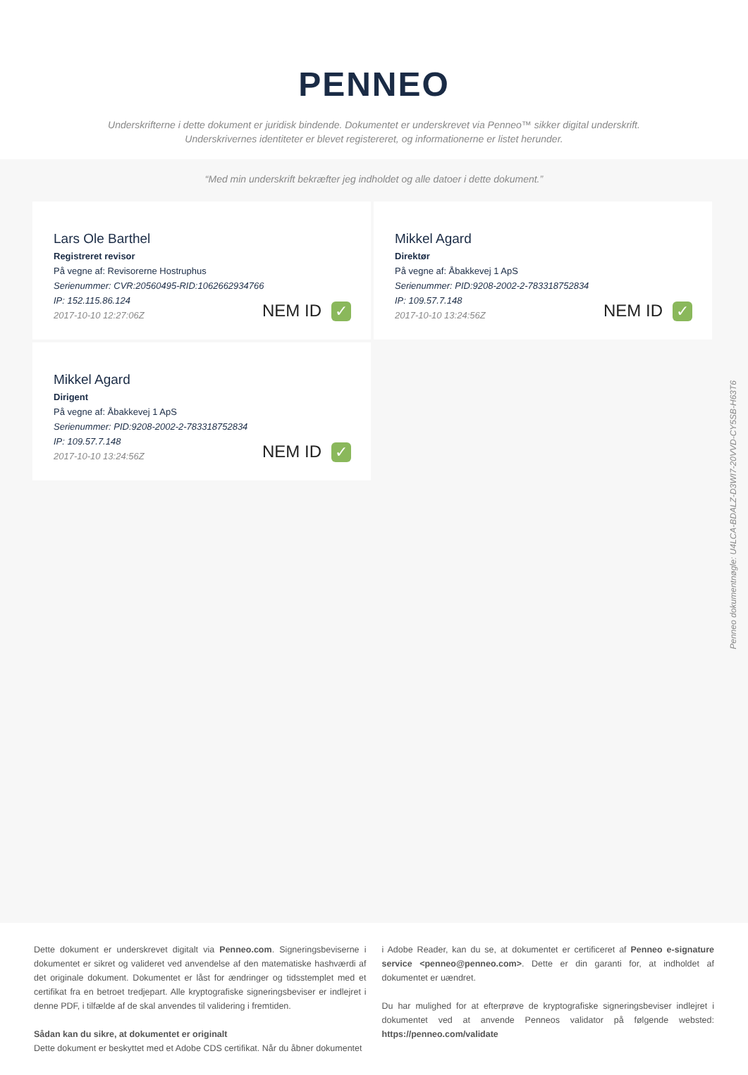PENNEO
Underskrifterne i dette dokument er juridisk bindende. Dokumentet er underskrevet via Penneo™ sikker digital underskrift.
Underskrivernes identiteter er blevet registereret, og informationerne er listet herunder.
“Med min underskrift bekræfter jeg indholdet og alle datoer i dette dokument.”
Lars Ole Barthel
Registreret revisor
På vegne af: Revisorerne Hostruphus
Serienummer: CVR:20560495-RID:1062662934766
IP: 152.115.86.124
2017-10-10 12:27:06Z
NEM ID ✓
Mikkel Agard
Direktør
På vegne af: Åbakkevej 1 ApS
Serienummer: PID:9208-2002-2-783318752834
IP: 109.57.7.148
2017-10-10 13:24:56Z
NEM ID ✓
Mikkel Agard
Dirigent
På vegne af: Åbakkevej 1 ApS
Serienummer: PID:9208-2002-2-783318752834
IP: 109.57.7.148
2017-10-10 13:24:56Z
NEM ID ✓
Dette dokument er underskrevet digitalt via Penneo.com. Signeringsbeviserne i dokumentet er sikret og valideret ved anvendelse af den matematiske hashværdi af det originale dokument. Dokumentet er låst for ændringer og tidsstemplet med et certifikat fra en betroet tredjepart. Alle kryptografiske signeringsbeviser er indlejret i denne PDF, i tilfælde af de skal anvendes til validering i fremtiden.
Sådan kan du sikre, at dokumentet er originalt
Dette dokument er beskyttet med et Adobe CDS certifikat. Når du åbner dokumentet
i Adobe Reader, kan du se, at dokumentet er certificeret af Penneo e-signature service <penneo@penneo.com>. Dette er din garanti for, at indholdet af dokumentet er uændret.
Du har mulighed for at efterprøve de kryptografiske signeringsbeviser indlejret i dokumentet ved at anvende Penneos validator på følgende websted: https://penneo.com/validate
Penneo dokumentnøgle: U4LCA-BDALZ-D3WI7-20VVD-CY5SB-H63T6